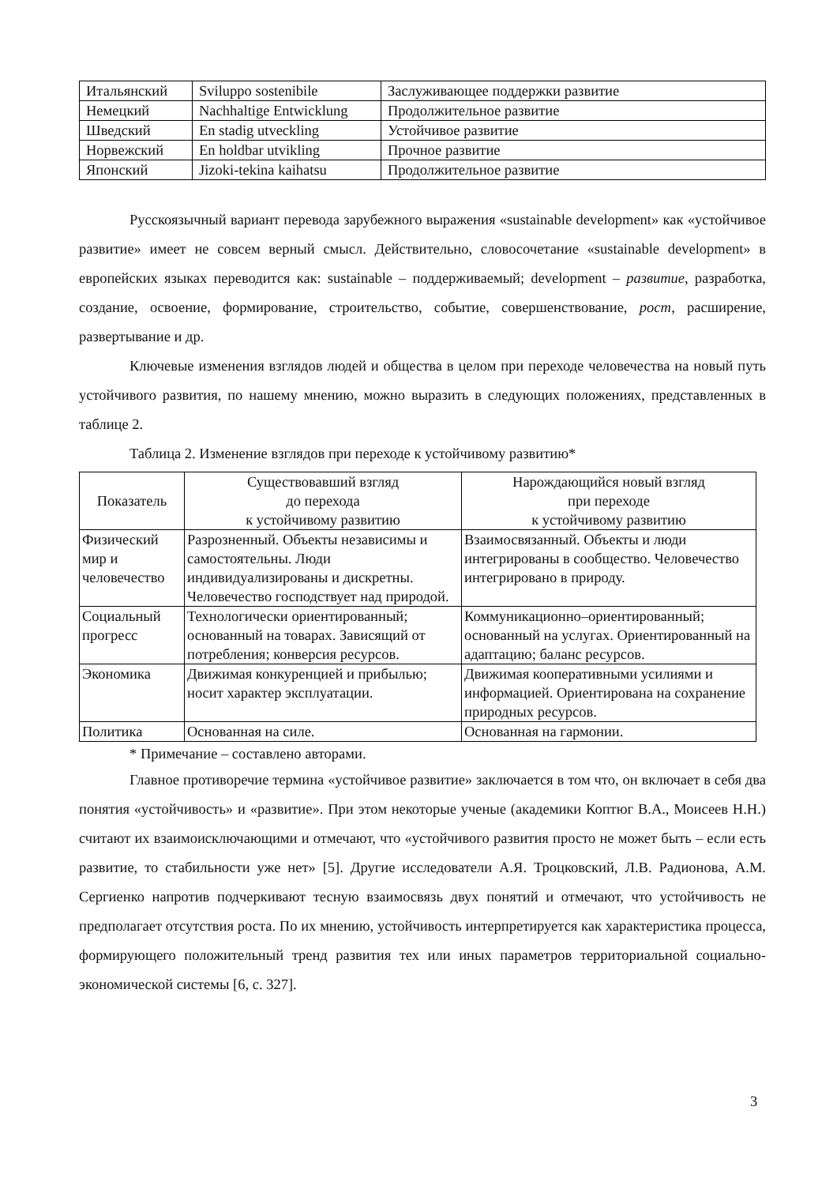| Итальянский | Sviluppo sostenibile | Заслуживающее поддержки развитие |
| Немецкий | Nachhaltige Entwicklung | Продолжительное развитие |
| Шведский | En stadig utveckling | Устойчивое развитие |
| Норвежский | En holdbar utvikling | Прочное развитие |
| Японский | Jizoki-tekina kaihatsu | Продолжительное развитие |
Русскоязычный вариант перевода зарубежного выражения «sustainable development» как «устойчивое развитие» имеет не совсем верный смысл. Действительно, словосочетание «sustainable development» в европейских языках переводится как: sustainable – поддерживаемый; development – развитие, разработка, создание, освоение, формирование, строительство, событие, совершенствование, рост, расширение, развертывание и др.
Ключевые изменения взглядов людей и общества в целом при переходе человечества на новый путь устойчивого развития, по нашему мнению, можно выразить в следующих положениях, представленных в таблице 2.
Таблица 2. Изменение взглядов при переходе к устойчивому развитию*
| Показатель | Существовавший взгляд до перехода к устойчивому развитию | Нарождающийся новый взгляд при переходе к устойчивому развитию |
| Физический мир и человечество | Разрозненный. Объекты независимы и самостоятельны. Люди индивидуализированы и дискретны. Человечество господствует над природой. | Взаимосвязанный. Объекты и люди интегрированы в сообщество. Человечество интегрировано в природу. |
| Социальный прогресс | Технологически ориентированный; основанный на товарах. Зависящий от потребления; конверсия ресурсов. | Коммуникационно–ориентированный; основанный на услугах. Ориентированный на адаптацию; баланс ресурсов. |
| Экономика | Движимая конкуренцией и прибылью; носит характер эксплуатации. | Движимая кооперативными усилиями и информацией. Ориентирована на сохранение природных ресурсов. |
| Политика | Основанная на силе. | Основанная на гармонии. |
* Примечание – составлено авторами.
Главное противоречие термина «устойчивое развитие» заключается в том что, он включает в себя два понятия «устойчивость» и «развитие». При этом некоторые ученые (академики Коптюг В.А., Моисеев Н.Н.) считают их взаимоисключающими и отмечают, что «устойчивого развития просто не может быть – если есть развитие, то стабильности уже нет» [5]. Другие исследователи А.Я. Троцковский, Л.В. Радионова, А.М. Сергиенко напротив подчеркивают тесную взаимосвязь двух понятий и отмечают, что устойчивость не предполагает отсутствия роста. По их мнению, устойчивость интерпретируется как характеристика процесса, формирующего положительный тренд развития тех или иных параметров территориальной социально-экономической системы [6, с. 327].
3